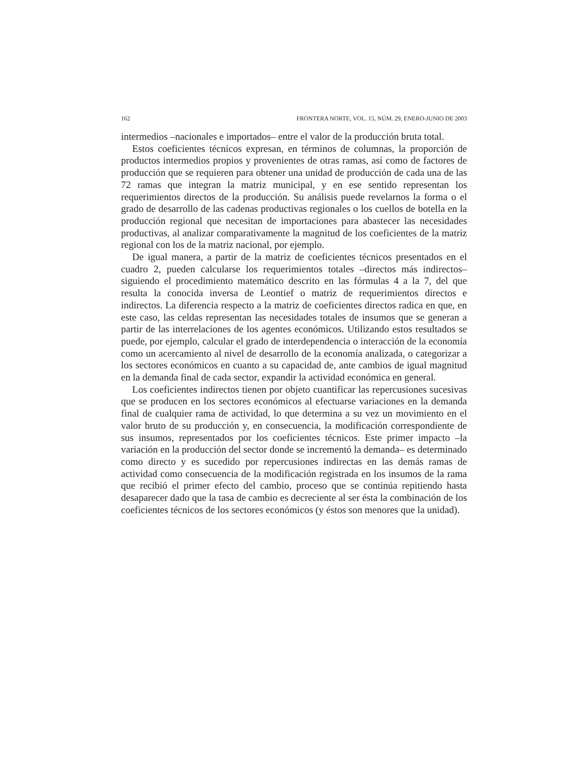162 FRONTERA NORTE, VOL. 15, NÚM. 29, ENERO-JUNIO DE 2003
intermedios –nacionales e importados– entre el valor de la producción bruta total.
Estos coeficientes técnicos expresan, en términos de columnas, la proporción de productos intermedios propios y provenientes de otras ramas, así como de factores de producción que se requieren para obtener una unidad de producción de cada una de las 72 ramas que integran la matriz municipal, y en ese sentido representan los requerimientos directos de la producción. Su análisis puede revelarnos la forma o el grado de desarrollo de las cadenas productivas regionales o los cuellos de botella en la producción regional que necesitan de importaciones para abastecer las necesidades productivas, al analizar comparativamente la magnitud de los coeficientes de la matriz regional con los de la matriz nacional, por ejemplo.
De igual manera, a partir de la matriz de coeficientes técnicos presentados en el cuadro 2, pueden calcularse los requerimientos totales –directos más indirectos– siguiendo el procedimiento matemático descrito en las fórmulas 4 a la 7, del que resulta la conocida inversa de Leontief o matriz de requerimientos directos e indirectos. La diferencia respecto a la matriz de coeficientes directos radica en que, en este caso, las celdas representan las necesidades totales de insumos que se generan a partir de las interrelaciones de los agentes económicos. Utilizando estos resultados se puede, por ejemplo, calcular el grado de interdependencia o interacción de la economía como un acercamiento al nivel de desarrollo de la economía analizada, o categorizar a los sectores económicos en cuanto a su capacidad de, ante cambios de igual magnitud en la demanda final de cada sector, expandir la actividad económica en general.
Los coeficientes indirectos tienen por objeto cuantificar las repercusiones sucesivas que se producen en los sectores económicos al efectuarse variaciones en la demanda final de cualquier rama de actividad, lo que determina a su vez un movimiento en el valor bruto de su producción y, en consecuencia, la modificación correspondiente de sus insumos, representados por los coeficientes técnicos. Este primer impacto –la variación en la producción del sector donde se incrementó la demanda– es determinado como directo y es sucedido por repercusiones indirectas en las demás ramas de actividad como consecuencia de la modificación registrada en los insumos de la rama que recibió el primer efecto del cambio, proceso que se continúa repitiendo hasta desaparecer dado que la tasa de cambio es decreciente al ser ésta la combinación de los coeficientes técnicos de los sectores económicos (y éstos son menores que la unidad).